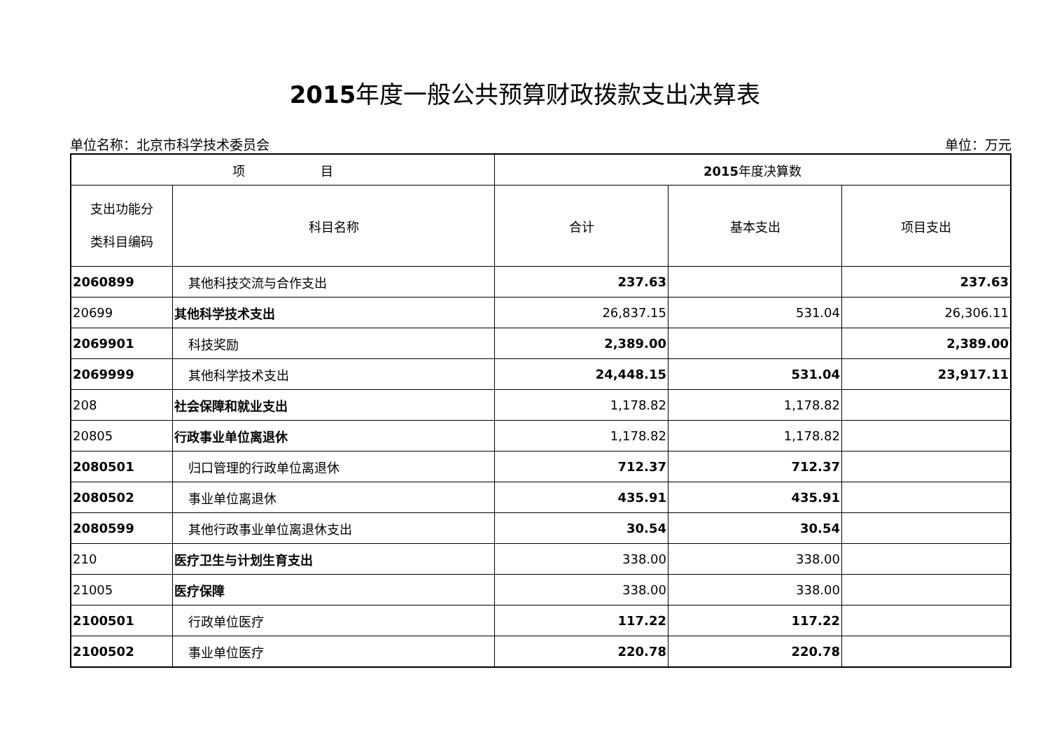2015年度一般公共预算财政拨款支出决算表
单位名称：北京市科学技术委员会 单位：万元
| 项 目 | | 2015 年度决算数 | | |
| --- | --- | --- | --- | --- |
| 支出功能分 类科目编码 | 科目名称 | 合计 | 基本支出 | 项目支出 |
| 2060899 | 其他科技交流与合作支出 | 237.63 | | 237.63 |
| 20699 | 其他科学技术支出 | 26,837.15 | 531.04 | 26,306.11 |
| 2069901 | 科技奖励 | 2,389.00 | | 2,389.00 |
| 2069999 | 其他科学技术支出 | 24,448.15 | 531.04 | 23,917.11 |
| 208 | 社会保障和就业支出 | 1,178.82 | 1,178.82 | |
| 20805 | 行政事业单位离退休 | 1,178.82 | 1,178.82 | |
| 2080501 | 归口管理的行政单位离退休 | 712.37 | 712.37 | |
| 2080502 | 事业单位离退休 | 435.91 | 435.91 | |
| 2080599 | 其他行政事业单位离退休支出 | 30.54 | 30.54 | |
| 210 | 医疗卫生与计划生育支出 | 338.00 | 338.00 | |
| 21005 | 医疗保障 | 338.00 | 338.00 | |
| 2100501 | 行政单位医疗 | 117.22 | 117.22 | |
| 2100502 | 事业单位医疗 | 220.78 | 220.78 | |